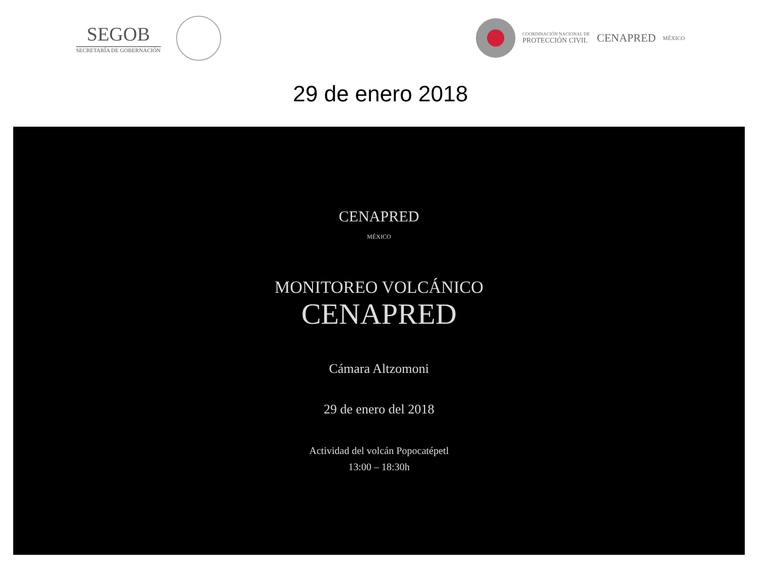SEGOB
SECRETARÍA DE GOBERNACIÓN
COORDINACIÓN NACIONAL DE
PROTECCIÓN CIVIL
CENAPRED
MÉXICO
29 de enero 2018
CENAPRED
MÉXICO
MONITOREO VOLCÁNICO
CENAPRED
Cámara Altzomoni
29 de enero del 2018
Actividad del volcán Popocatépetl
13:00 – 18:30h